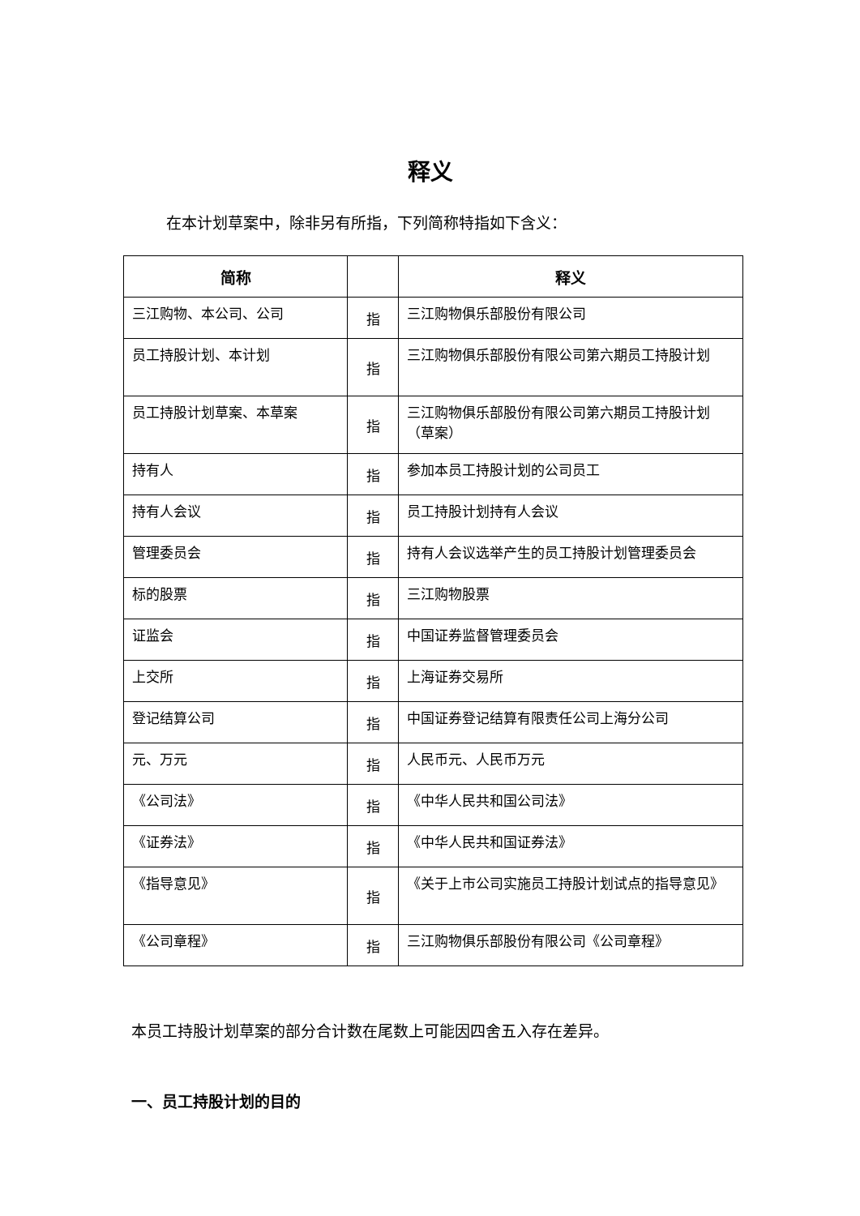释义
在本计划草案中，除非另有所指，下列简称特指如下含义：
| 简称 | | 释义 |
| --- | --- | --- |
| 三江购物、本公司、公司 | 指 | 三江购物俱乐部股份有限公司 |
| 员工持股计划、本计划 | 指 | 三江购物俱乐部股份有限公司第六期员工持股计划 |
| 员工持股计划草案、本草案 | 指 | 三江购物俱乐部股份有限公司第六期员工持股计划（草案） |
| 持有人 | 指 | 参加本员工持股计划的公司员工 |
| 持有人会议 | 指 | 员工持股计划持有人会议 |
| 管理委员会 | 指 | 持有人会议选举产生的员工持股计划管理委员会 |
| 标的股票 | 指 | 三江购物股票 |
| 证监会 | 指 | 中国证券监督管理委员会 |
| 上交所 | 指 | 上海证券交易所 |
| 登记结算公司 | 指 | 中国证券登记结算有限责任公司上海分公司 |
| 元、万元 | 指 | 人民币元、人民币万元 |
| 《公司法》 | 指 | 《中华人民共和国公司法》 |
| 《证券法》 | 指 | 《中华人民共和国证券法》 |
| 《指导意见》 | 指 | 《关于上市公司实施员工持股计划试点的指导意见》 |
| 《公司章程》 | 指 | 三江购物俱乐部股份有限公司《公司章程》 |
本员工持股计划草案的部分合计数在尾数上可能因四舍五入存在差异。
一、员工持股计划的目的